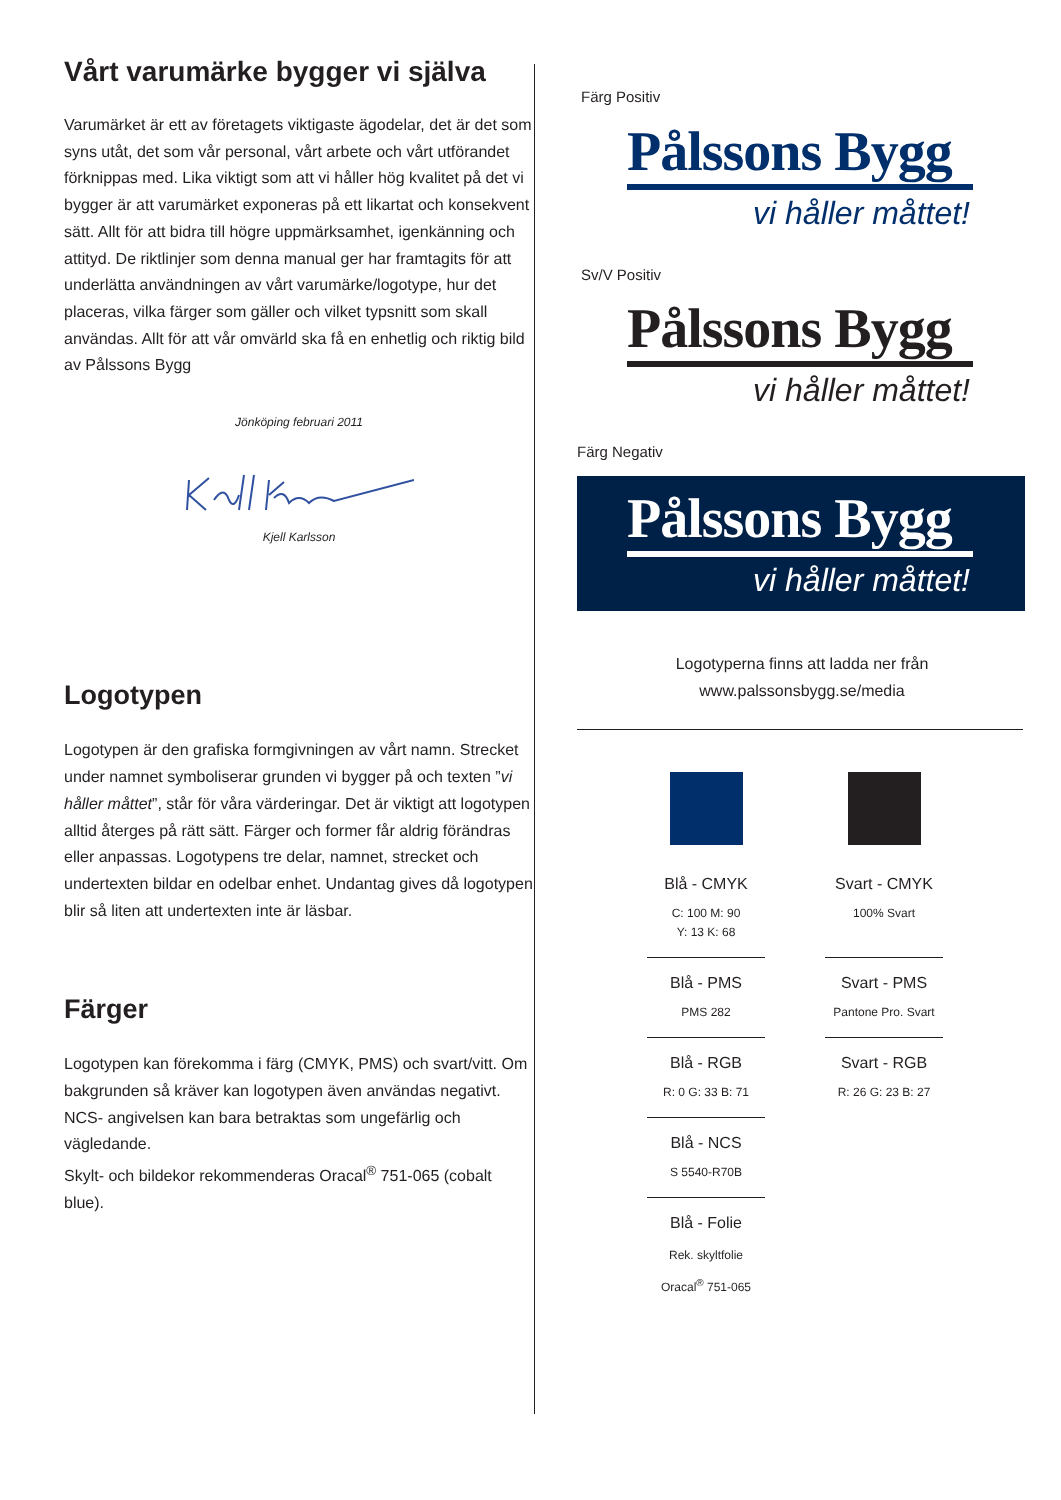Vårt varumärke bygger vi själva
Varumärket är ett av företagets viktigaste ägodelar, det är det som syns utåt, det som vår personal, vårt arbete och vårt utförandet förknippas med. Lika viktigt som att vi håller hög kvalitet på det vi bygger är att varumärket exponeras på ett likartat och konsekvent sätt. Allt för att bidra till högre uppmärksamhet, igenkänning och attityd. De riktlinjer som denna manual ger har framtagits för att underlätta användningen av vårt varumärke/logotype, hur det placeras, vilka färger som gäller och vilket typsnitt som skall användas. Allt för att vår omvärld ska få en enhetlig och riktig bild av Pålssons Bygg
Jönköping februari 2011
Kjell Karlsson
Logotypen
Logotypen är den grafiska formgivningen av vårt namn. Strecket under namnet symboliserar grunden vi bygger på och texten ”vi håller måttet”, står för våra värderingar. Det är viktigt att logotypen alltid återges på rätt sätt. Färger och former får aldrig förändras eller anpassas. Logotypens tre delar, namnet, strecket och undertexten bildar en odelbar enhet. Undantag gives då logotypen blir så liten att undertexten inte är läsbar.
Färger
Logotypen kan förekomma i färg (CMYK, PMS) och svart/vitt. Om bakgrunden så kräver kan logotypen även användas negativt. NCS- angivelsen kan bara betraktas som ungefärlig och vägledande.
Skylt- och bildekor rekommenderas Oracal<sup>®</sup> 751-065 (cobalt blue).
Färg Positiv
Pålssons Bygg
vi håller måttet!
Sv/V Positiv
Pålssons Bygg
vi håller måttet!
Färg Negativ
Pålssons Bygg
vi håller måttet!
Logotyperna finns att ladda ner från
www.palssonsbygg.se/media
Blå - CMYK
C: 100 M: 90
Y: 13 K: 68
Blå - PMS
PMS 282
Blå - RGB
R: 0 G: 33 B: 71
Blå - NCS
S 5540-R70B
Blå - Folie
Rek. skyltfolie
Oracal<sup>®</sup> 751-065
Svart - CMYK
100% Svart
Svart - PMS
Pantone Pro. Svart
Svart - RGB
R: 26 G: 23 B: 27